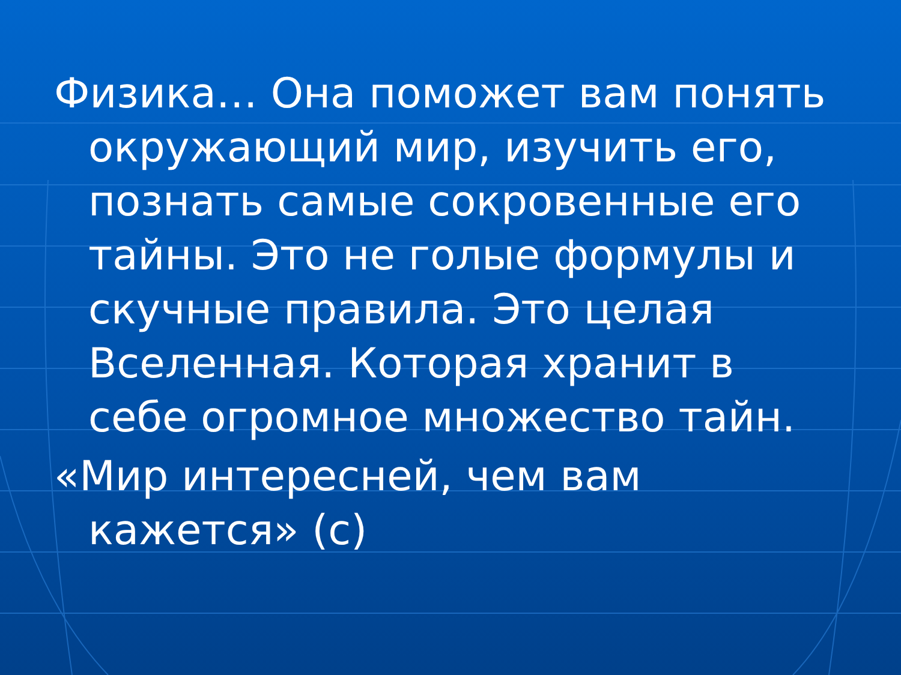Физика… Она поможет вам понять окружающий мир, изучить его, познать самые сокровенные его тайны. Это не голые формулы и скучные правила. Это целая Вселенная. Которая хранит в себе огромное множество тайн.
«Мир интересней, чем вам кажется» (с)